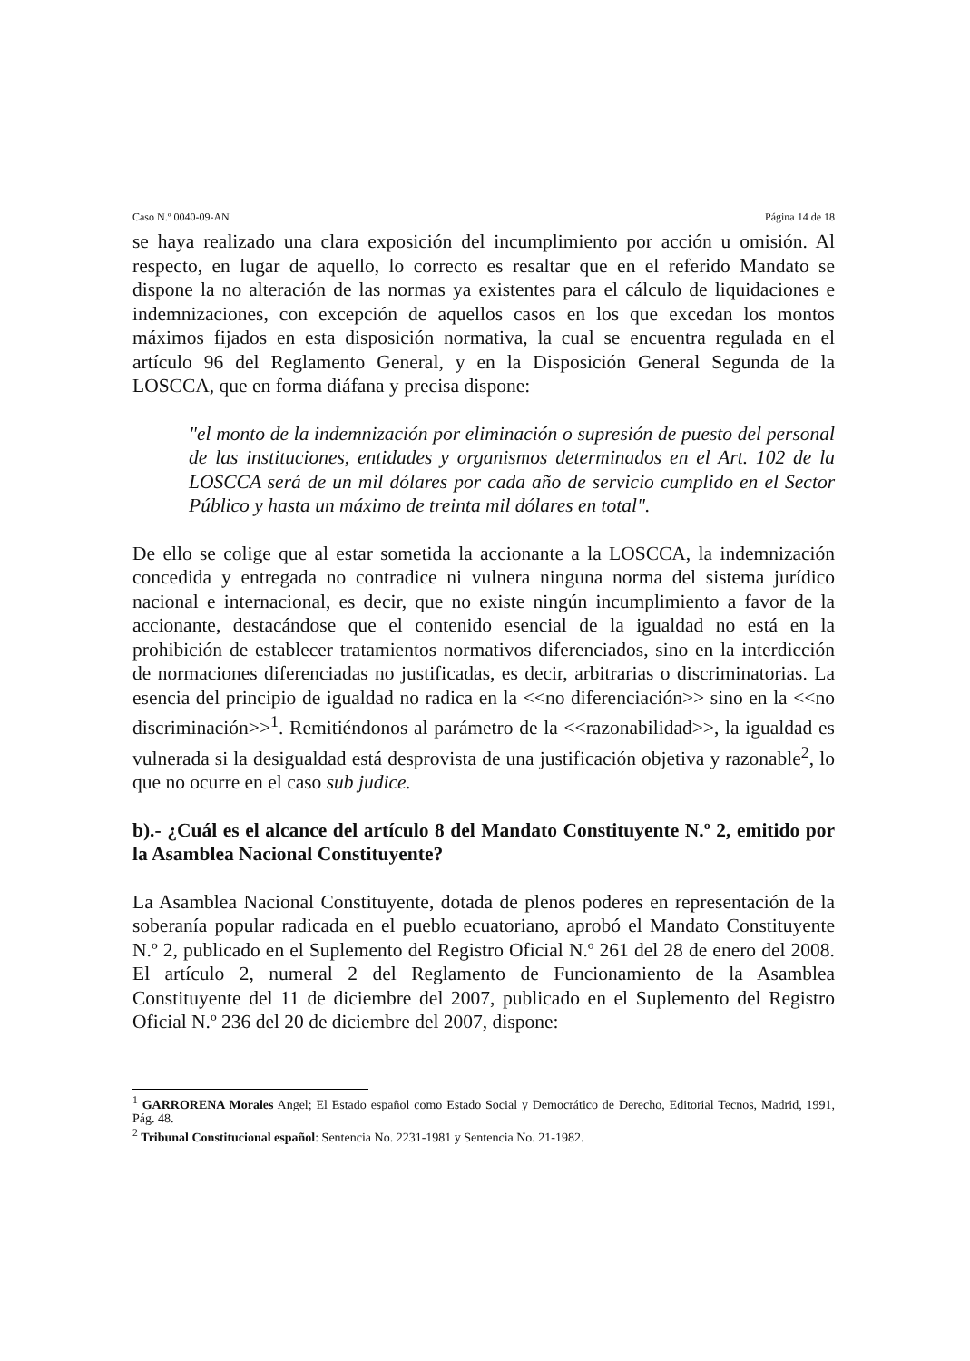Caso N.º 0040-09-AN Página 14 de 18
se haya realizado una clara exposición del incumplimiento por acción u omisión. Al respecto, en lugar de aquello, lo correcto es resaltar que en el referido Mandato se dispone la no alteración de las normas ya existentes para el cálculo de liquidaciones e indemnizaciones, con excepción de aquellos casos en los que excedan los montos máximos fijados en esta disposición normativa, la cual se encuentra regulada en el artículo 96 del Reglamento General, y en la Disposición General Segunda de la LOSCCA, que en forma diáfana y precisa dispone:
"el monto de la indemnización por eliminación o supresión de puesto del personal de las instituciones, entidades y organismos determinados en el Art. 102 de la LOSCCA será de un mil dólares por cada año de servicio cumplido en el Sector Público y hasta un máximo de treinta mil dólares en total".
De ello se colige que al estar sometida la accionante a la LOSCCA, la indemnización concedida y entregada no contradice ni vulnera ninguna norma del sistema jurídico nacional e internacional, es decir, que no existe ningún incumplimiento a favor de la accionante, destacándose que el contenido esencial de la igualdad no está en la prohibición de establecer tratamientos normativos diferenciados, sino en la interdicción de normaciones diferenciadas no justificadas, es decir, arbitrarias o discriminatorias. La esencia del principio de igualdad no radica en la <<no diferenciación>> sino en la <<no discriminación>><sup>1</sup>. Remitiéndonos al parámetro de la <<razonabilidad>>, la igualdad es vulnerada si la desigualdad está desprovista de una justificación objetiva y razonable<sup>2</sup>, lo que no ocurre en el caso sub judice.
b).- ¿Cuál es el alcance del artículo 8 del Mandato Constituyente N.º 2, emitido por la Asamblea Nacional Constituyente?
La Asamblea Nacional Constituyente, dotada de plenos poderes en representación de la soberanía popular radicada en el pueblo ecuatoriano, aprobó el Mandato Constituyente N.º 2, publicado en el Suplemento del Registro Oficial N.º 261 del 28 de enero del 2008. El artículo 2, numeral 2 del Reglamento de Funcionamiento de la Asamblea Constituyente del 11 de diciembre del 2007, publicado en el Suplemento del Registro Oficial N.º 236 del 20 de diciembre del 2007, dispone:
<sup>1</sup> GARRORENA Morales Angel; El Estado español como Estado Social y Democrático de Derecho, Editorial Tecnos, Madrid, 1991, Pág. 48.
<sup>2</sup> Tribunal Constitucional español: Sentencia No. 2231-1981 y Sentencia No. 21-1982.